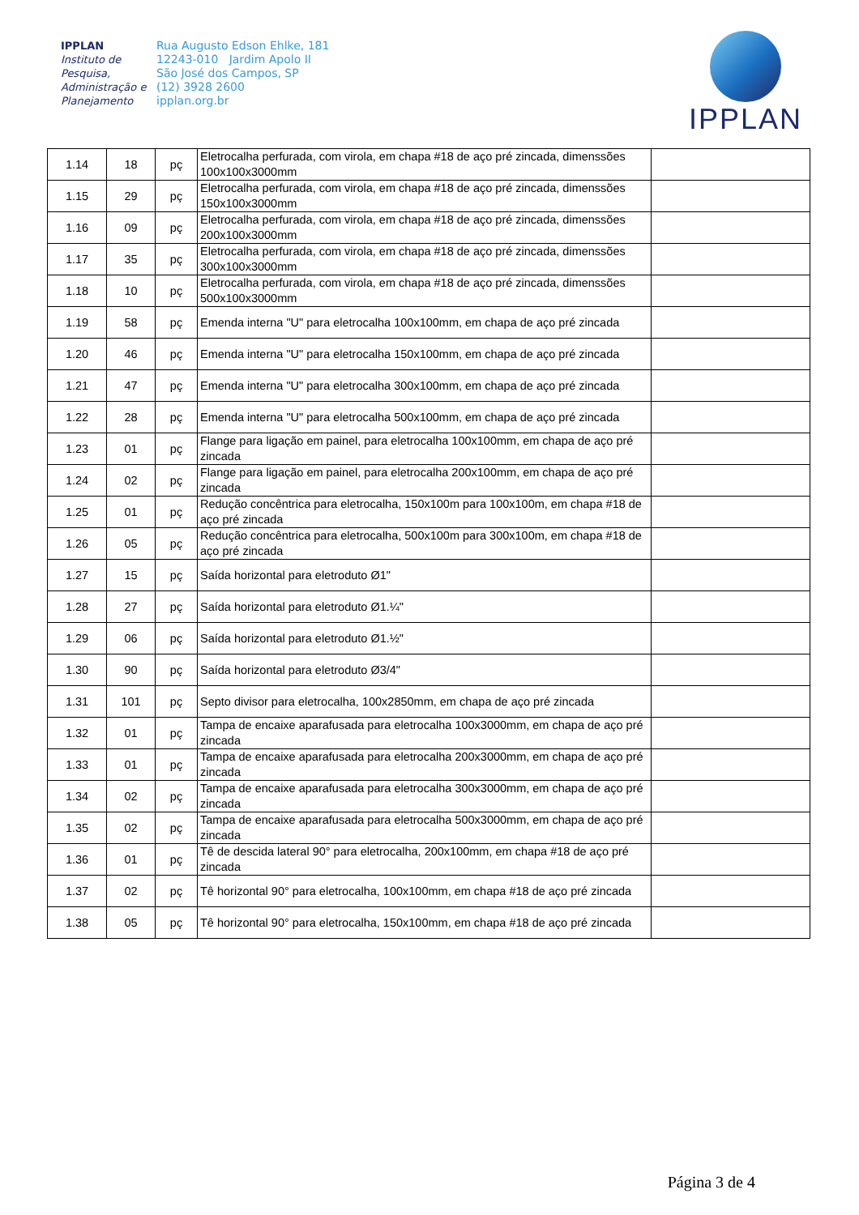IPPLAN
Instituto de Pesquisa, Administração e Planejamento
Rua Augusto Edson Ehlke, 181
12243-010 Jardim Apolo II
São José dos Campos, SP
(12) 3928 2600
ipplan.org.br
IPPLAN
| 1.14 | 18 | pç | Eletrocalha perfurada, com virola, em chapa #18 de aço pré zincada, dimenssões 100x100x3000mm | |
| 1.15 | 29 | pç | Eletrocalha perfurada, com virola, em chapa #18 de aço pré zincada, dimenssões 150x100x3000mm | |
| 1.16 | 09 | pç | Eletrocalha perfurada, com virola, em chapa #18 de aço pré zincada, dimenssões 200x100x3000mm | |
| 1.17 | 35 | pç | Eletrocalha perfurada, com virola, em chapa #18 de aço pré zincada, dimenssões 300x100x3000mm | |
| 1.18 | 10 | pç | Eletrocalha perfurada, com virola, em chapa #18 de aço pré zincada, dimenssões 500x100x3000mm | |
| 1.19 | 58 | pç | Emenda interna "U" para eletrocalha 100x100mm, em chapa de aço pré zincada | |
| 1.20 | 46 | pç | Emenda interna "U" para eletrocalha 150x100mm, em chapa de aço pré zincada | |
| 1.21 | 47 | pç | Emenda interna "U" para eletrocalha 300x100mm, em chapa de aço pré zincada | |
| 1.22 | 28 | pç | Emenda interna "U" para eletrocalha 500x100mm, em chapa de aço pré zincada | |
| 1.23 | 01 | pç | Flange para ligação em painel, para eletrocalha 100x100mm, em chapa de aço pré zincada | |
| 1.24 | 02 | pç | Flange para ligação em painel, para eletrocalha 200x100mm, em chapa de aço pré zincada | |
| 1.25 | 01 | pç | Redução concêntrica para eletrocalha, 150x100m para 100x100m, em chapa #18 de aço pré zincada | |
| 1.26 | 05 | pç | Redução concêntrica para eletrocalha, 500x100m para 300x100m, em chapa #18 de aço pré zincada | |
| 1.27 | 15 | pç | Saída horizontal para eletroduto Ø1" | |
| 1.28 | 27 | pç | Saída horizontal para eletroduto Ø1.¼" | |
| 1.29 | 06 | pç | Saída horizontal para eletroduto Ø1.½" | |
| 1.30 | 90 | pç | Saída horizontal para eletroduto Ø3/4" | |
| 1.31 | 101 | pç | Septo divisor para eletrocalha, 100x2850mm, em chapa de aço pré zincada | |
| 1.32 | 01 | pç | Tampa de encaixe aparafusada para eletrocalha 100x3000mm, em chapa de aço pré zincada | |
| 1.33 | 01 | pç | Tampa de encaixe aparafusada para eletrocalha 200x3000mm, em chapa de aço pré zincada | |
| 1.34 | 02 | pç | Tampa de encaixe aparafusada para eletrocalha 300x3000mm, em chapa de aço pré zincada | |
| 1.35 | 02 | pç | Tampa de encaixe aparafusada para eletrocalha 500x3000mm, em chapa de aço pré zincada | |
| 1.36 | 01 | pç | Tê de descida lateral 90° para eletrocalha, 200x100mm, em chapa #18 de aço pré zincada | |
| 1.37 | 02 | pç | Tê horizontal 90° para eletrocalha, 100x100mm, em chapa #18 de aço pré zincada | |
| 1.38 | 05 | pç | Tê horizontal 90° para eletrocalha, 150x100mm, em chapa #18 de aço pré zincada | |
Página 3 de 4